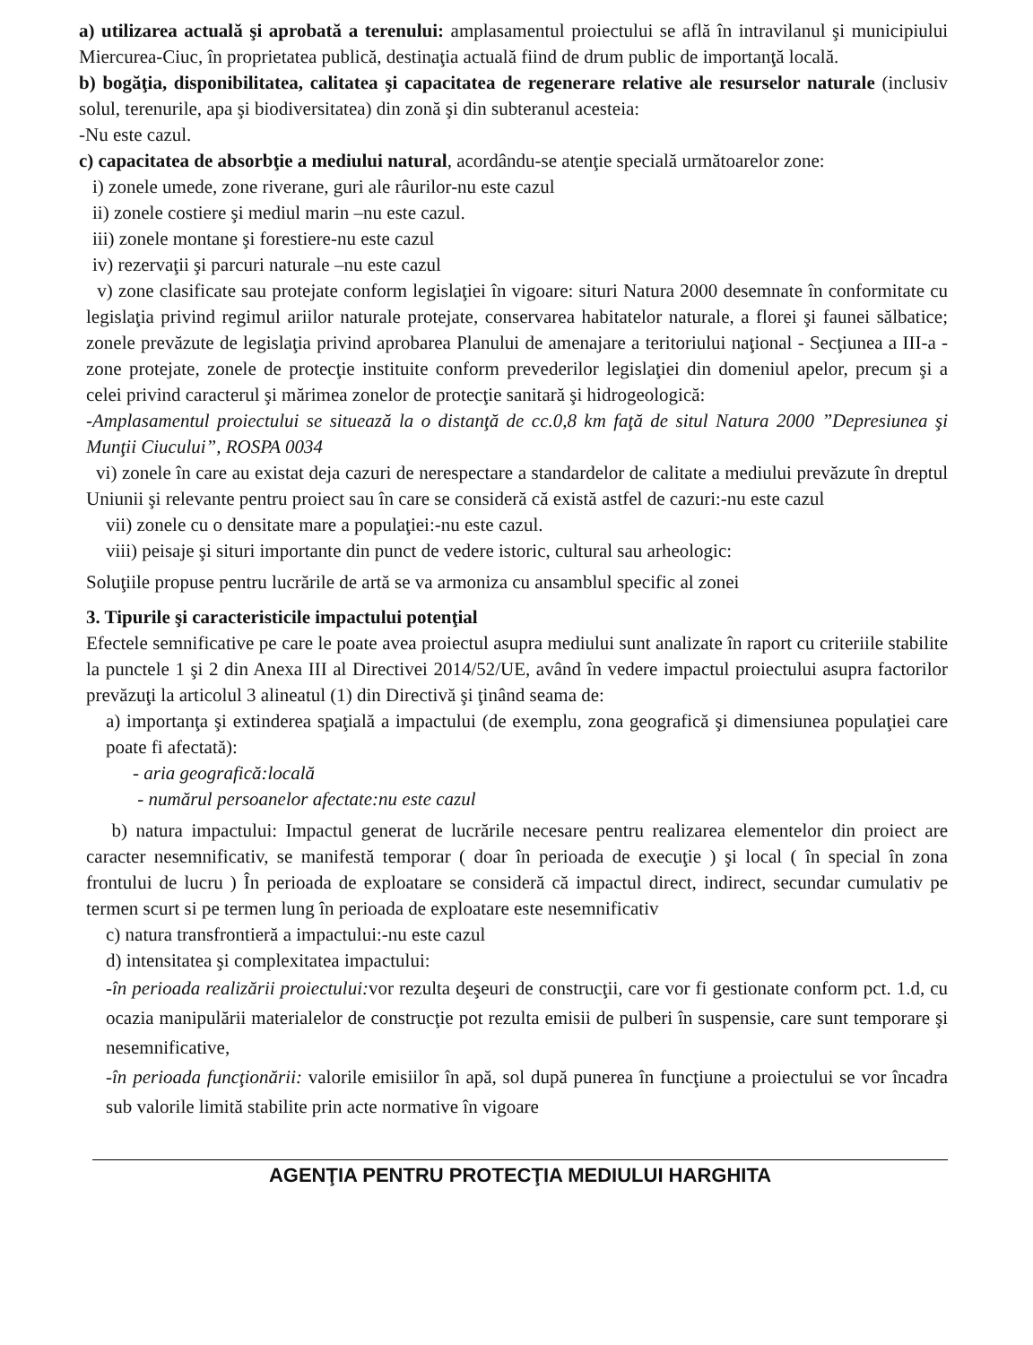a) utilizarea actuală şi aprobată a terenului: amplasamentul proiectului se află în intravilanul şi municipiului Miercurea-Ciuc, în proprietatea publică, destinaţia actuală fiind de drum public de importanţă locală.
b) bogăţia, disponibilitatea, calitatea şi capacitatea de regenerare relative ale resurselor naturale (inclusiv solul, terenurile, apa şi biodiversitatea) din zonă şi din subteranul acesteia:
-Nu este cazul.
c) capacitatea de absorbţie a mediului natural, acordându-se atenţie specială următoarelor zone:
i) zonele umede, zone riverane, guri ale râurilor-nu este cazul
ii) zonele costiere şi mediul marin –nu este cazul.
iii) zonele montane şi forestiere-nu este cazul
iv) rezervaţii şi parcuri naturale –nu este cazul
v) zone clasificate sau protejate conform legislaţiei în vigoare: situri Natura 2000 desemnate în conformitate cu legislaţia privind regimul ariilor naturale protejate, conservarea habitatelor naturale, a florei şi faunei sălbatice; zonele prevăzute de legislaţia privind aprobarea Planului de amenajare a teritoriului naţional - Secţiunea a III-a - zone protejate, zonele de protecţie instituite conform prevederilor legislaţiei din domeniul apelor, precum şi a celei privind caracterul şi mărimea zonelor de protecţie sanitară şi hidrogeologică:
-Amplasamentul proiectului se situează la o distanţă de cc.0,8 km faţă de situl Natura 2000 ”Depresiunea şi Munţii Ciucului”, ROSPA 0034
vi) zonele în care au existat deja cazuri de nerespectare a standardelor de calitate a mediului prevăzute în dreptul Uniunii şi relevante pentru proiect sau în care se consideră că există astfel de cazuri:-nu este cazul
vii) zonele cu o densitate mare a populaţiei:-nu este cazul.
viii) peisaje şi situri importante din punct de vedere istoric, cultural sau arheologic:
Soluţiile propuse pentru lucrările de artă se va armoniza cu ansamblul specific al zonei
3. Tipurile şi caracteristicile impactului potenţial
Efectele semnificative pe care le poate avea proiectul asupra mediului sunt analizate în raport cu criteriile stabilite la punctele 1 şi 2 din Anexa III al Directivei 2014/52/UE, având în vedere impactul proiectului asupra factorilor prevăzuţi la articolul 3 alineatul (1) din Directivă şi ţinând seama de:
a) importanţa şi extinderea spaţială a impactului (de exemplu, zona geografică şi dimensiunea populaţiei care poate fi afectată):
- aria geografică:locală
- numărul persoanelor afectate:nu este cazul
b) natura impactului: Impactul generat de lucrările necesare pentru realizarea elementelor din proiect are caracter nesemnificativ, se manifestă temporar ( doar în perioada de execuţie ) şi local ( în special în zona frontului de lucru ) În perioada de exploatare se consideră că impactul direct, indirect, secundar cumulativ pe termen scurt si pe termen lung în perioada de exploatare este nesemnificativ
c) natura transfrontieră a impactului:-nu este cazul
d) intensitatea şi complexitatea impactului:
-în perioada realizării proiectului: vor rezulta deşeuri de construcţii, care vor fi gestionate conform pct. 1.d, cu ocazia manipulării materialelor de construcţie pot rezulta emisii de pulberi în suspensie, care sunt temporare şi nesemnificative,
-în perioada funcţionării: valorile emisiilor în apă, sol după punerea în funcţiune a proiectului se vor încadra sub valorile limită stabilite prin acte normative în vigoare
AGENŢIA PENTRU PROTECŢIA MEDIULUI HARGHITA